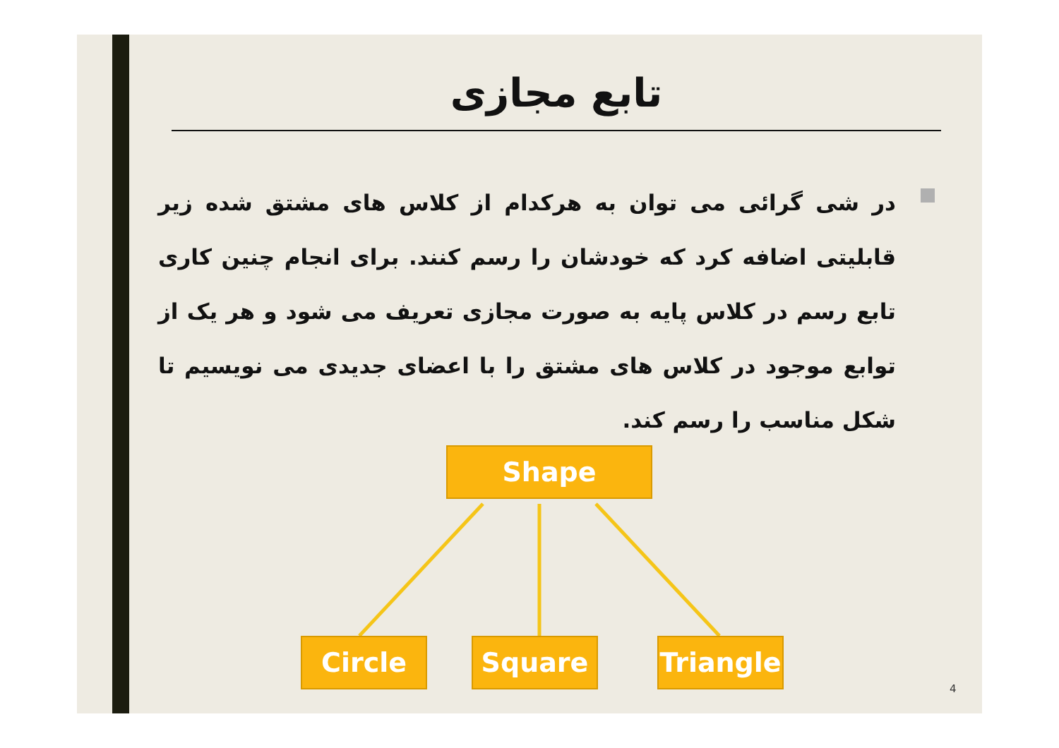تابع مجازی
در شی گرائی می توان به هرکدام از کلاس های مشتق شده زیر قابلیتی اضافه کرد که خودشان را رسم کنند. برای انجام چنین کاری تابع رسم در کلاس پایه به صورت مجازی تعریف می شود و هر یک از توابع موجود در کلاس های مشتق را با اعضای جدیدی می نویسیم تا شکل مناسب را رسم کند.
Shape
Circle Square
Triangle
4